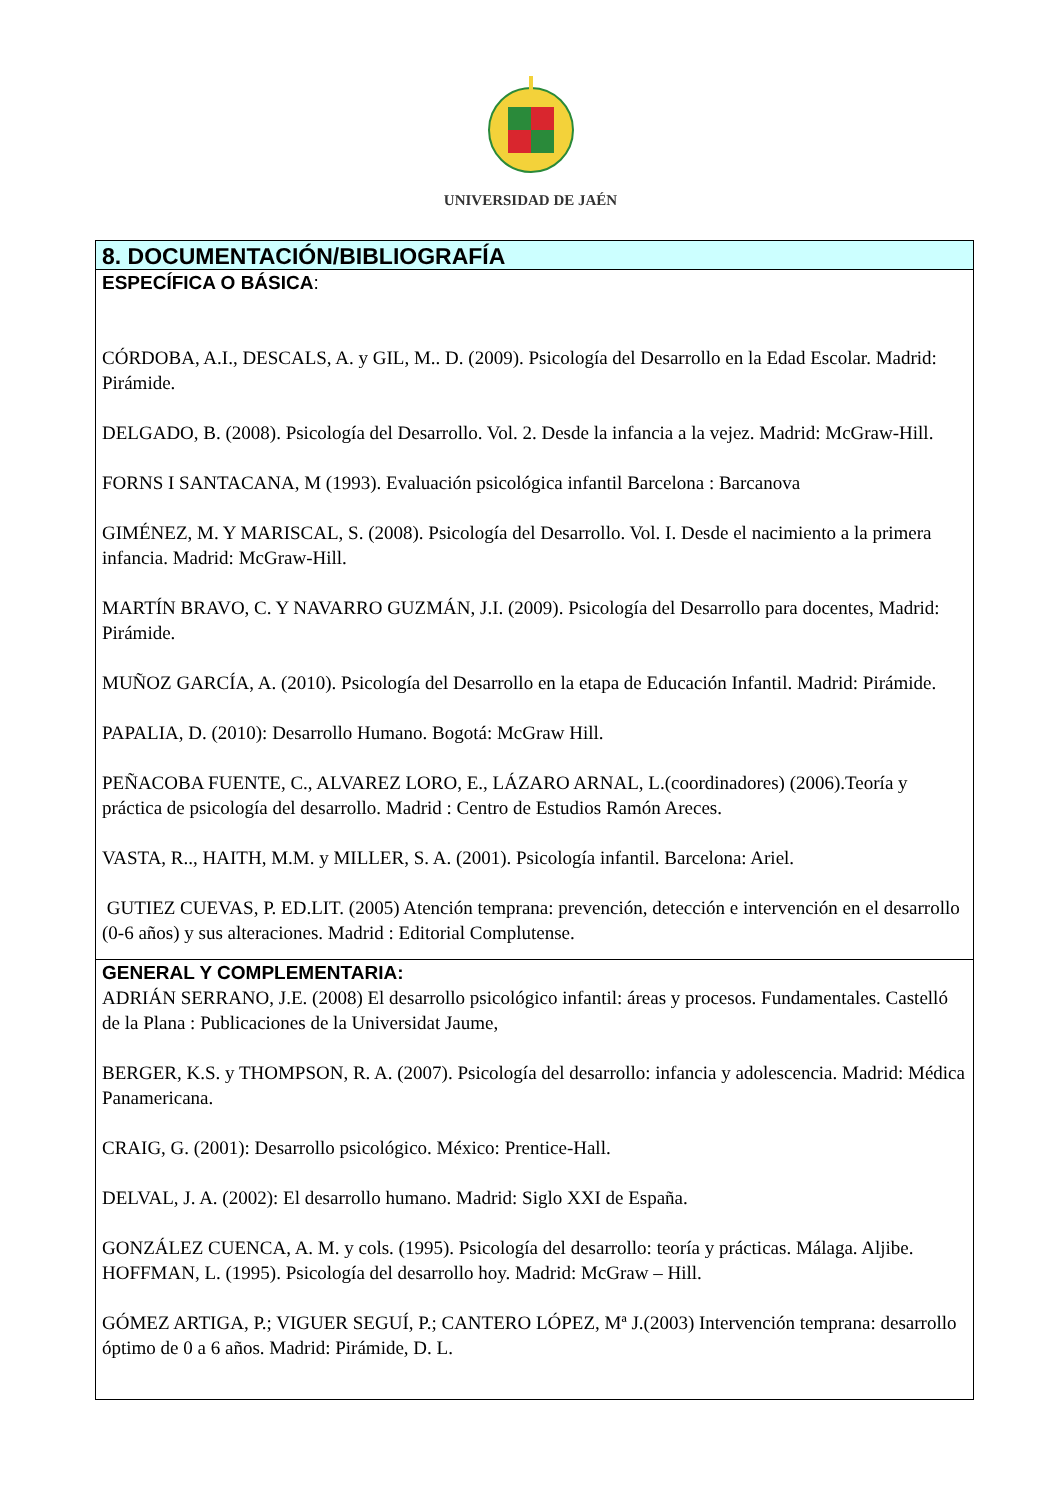UNIVERSIDAD DE JAÉN
8. DOCUMENTACIÓN/BIBLIOGRAFÍA
ESPECÍFICA O BÁSICA:
CÓRDOBA, A.I., DESCALS, A. y GIL, M.. D. (2009). Psicología del Desarrollo en la Edad Escolar. Madrid: Pirámide.
DELGADO, B. (2008). Psicología del Desarrollo. Vol. 2. Desde la infancia a la vejez. Madrid: McGraw-Hill.
FORNS I SANTACANA, M (1993). Evaluación psicológica infantil Barcelona : Barcanova
GIMÉNEZ, M. Y MARISCAL, S. (2008). Psicología del Desarrollo. Vol. I. Desde el nacimiento a la primera infancia. Madrid: McGraw-Hill.
MARTÍN BRAVO, C. Y NAVARRO GUZMÁN, J.I. (2009). Psicología del Desarrollo para docentes, Madrid: Pirámide.
MUÑOZ GARCÍA, A. (2010). Psicología del Desarrollo en la etapa de Educación Infantil. Madrid: Pirámide.
PAPALIA, D. (2010): Desarrollo Humano. Bogotá: McGraw Hill.
PEÑACOBA FUENTE, C., ALVAREZ LORO, E., LÁZARO ARNAL, L.(coordinadores) (2006).Teoría y práctica de psicología del desarrollo. Madrid : Centro de Estudios Ramón Areces.
VASTA, R.., HAITH, M.M. y MILLER, S. A. (2001). Psicología infantil. Barcelona: Ariel.
GUTIEZ CUEVAS, P. ED.LIT. (2005) Atención temprana: prevención, detección e intervención en el desarrollo (0-6 años) y sus alteraciones. Madrid : Editorial Complutense.
GENERAL Y COMPLEMENTARIA:
ADRIÁN SERRANO, J.E. (2008) El desarrollo psicológico infantil: áreas y procesos. Fundamentales. Castelló de la Plana : Publicaciones de la Universidat Jaume,
BERGER, K.S. y THOMPSON, R. A. (2007). Psicología del desarrollo: infancia y adolescencia. Madrid: Médica Panamericana.
CRAIG, G. (2001): Desarrollo psicológico. México: Prentice-Hall.
DELVAL, J. A. (2002): El desarrollo humano. Madrid: Siglo XXI de España.
GONZÁLEZ CUENCA, A. M. y cols. (1995). Psicología del desarrollo: teoría y prácticas. Málaga. Aljibe.
HOFFMAN, L. (1995). Psicología del desarrollo hoy. Madrid: McGraw – Hill.
GÓMEZ ARTIGA, P.; VIGUER SEGUÍ, P.; CANTERO LÓPEZ, Mª J.(2003) Intervención temprana: desarrollo óptimo de 0 a 6 años. Madrid: Pirámide, D. L.